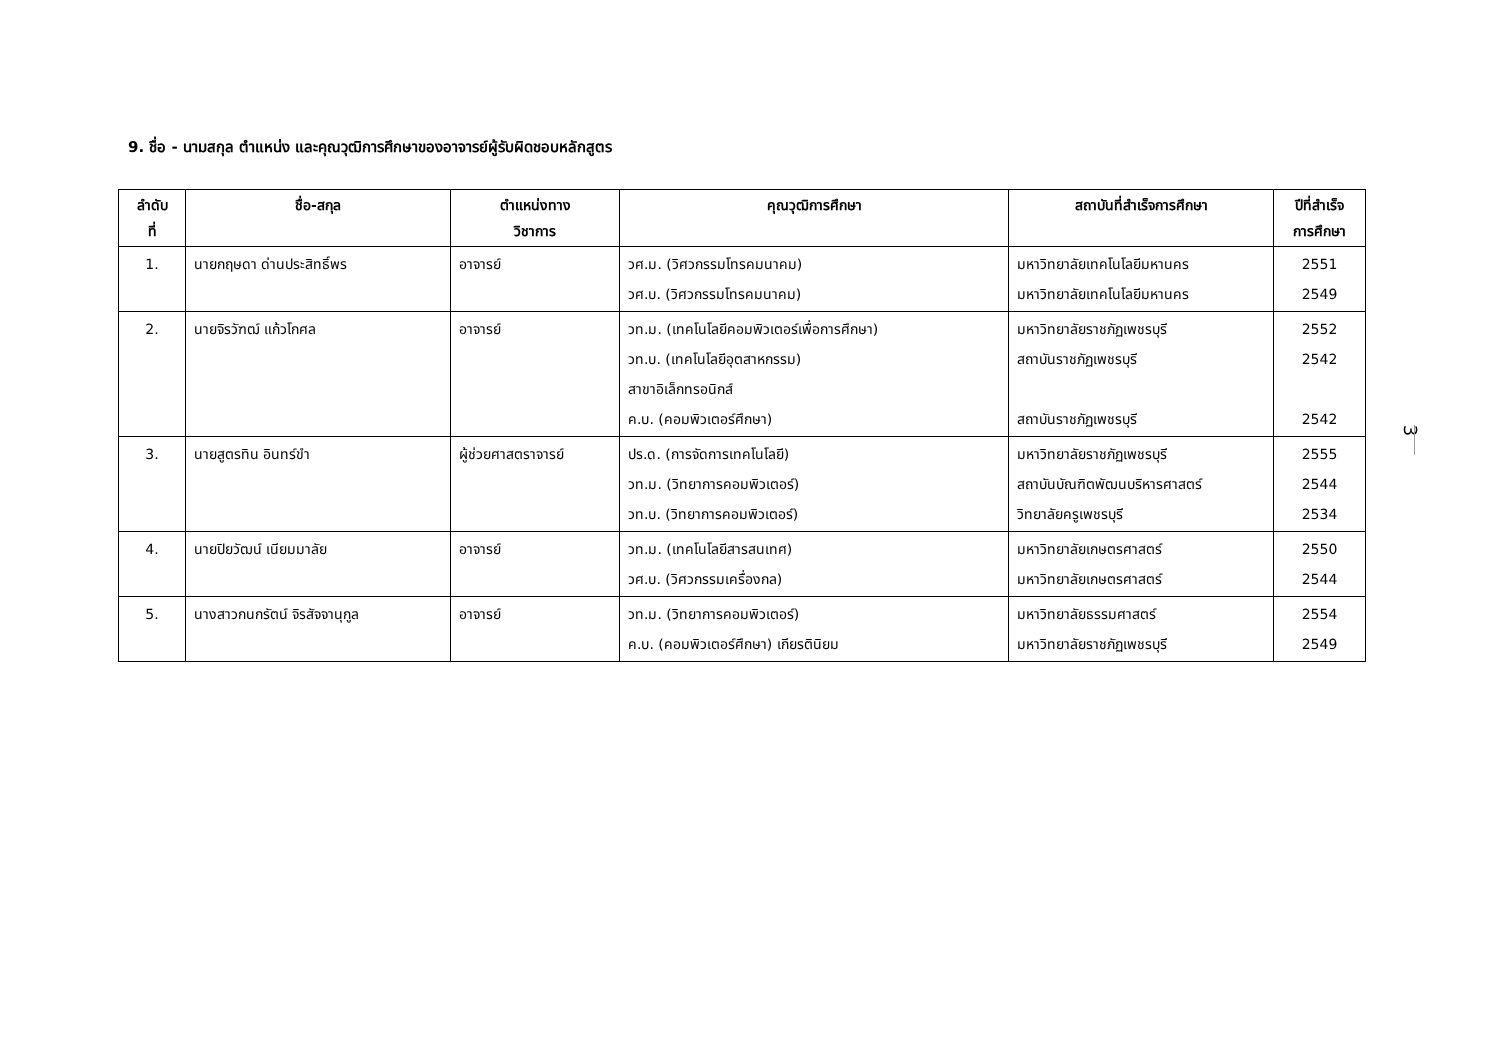9. ชื่อ - นามสกุล ตำแหน่ง และคุณวุฒิการศึกษาของอาจารย์ผู้รับผิดชอบหลักสูตร
| ลำดับ ที่ | ชื่อ-สกุล | ตำแหน่งทาง วิชาการ | คุณวุฒิการศึกษา | สถาบันที่สำเร็จการศึกษา | ปีที่สำเร็จ การศึกษา |
| --- | --- | --- | --- | --- | --- |
| 1. | นายกฤษดา ด่านประสิทธิ์พร | อาจารย์ | วศ.ม. (วิศวกรรมโทรคมนาคม) วศ.บ. (วิศวกรรมโทรคมนาคม) | มหาวิทยาลัยเทคโนโลยีมหานคร มหาวิทยาลัยเทคโนโลยีมหานคร | 2551 2549 |
| 2. | นายจิรวัฑฒ์ แก้วโกศล | อาจารย์ | วท.ม. (เทคโนโลยีคอมพิวเตอร์เพื่อการศึกษา) วท.บ. (เทคโนโลยีอุตสาหกรรม) สาขาอิเล็กทรอนิกส์ ค.บ. (คอมพิวเตอร์ศึกษา) | มหาวิทยาลัยราชภัฏเพชรบุรี สถาบันราชภัฏเพชรบุรี สถาบันราชภัฏเพชรบุรี | 2552 2542 2542 |
| 3. | นายสูตรทิน อินทร์ขำ | ผู้ช่วยศาสตราจารย์ | ปร.ด. (การจัดการเทคโนโลยี) วท.ม. (วิทยาการคอมพิวเตอร์) วท.บ. (วิทยาการคอมพิวเตอร์) | มหาวิทยาลัยราชภัฏเพชรบุรี สถาบันบัณฑิตพัฒนบริหารศาสตร์ วิทยาลัยครูเพชรบุรี | 2555 2544 2534 |
| 4. | นายปิยวัฒน์ เนียมมาลัย | อาจารย์ | วท.ม. (เทคโนโลยีสารสนเทศ) วศ.บ. (วิศวกรรมเครื่องกล) | มหาวิทยาลัยเกษตรศาสตร์ มหาวิทยาลัยเกษตรศาสตร์ | 2550 2544 |
| 5. | นางสาวกนกรัตน์ จิรสัจจานุกูล | อาจารย์ | วท.ม. (วิทยาการคอมพิวเตอร์) ค.บ. (คอมพิวเตอร์ศึกษา) เกียรตินิยม | มหาวิทยาลัยธรรมศาสตร์ มหาวิทยาลัยราชภัฏเพชรบุรี | 2554 2549 |
3